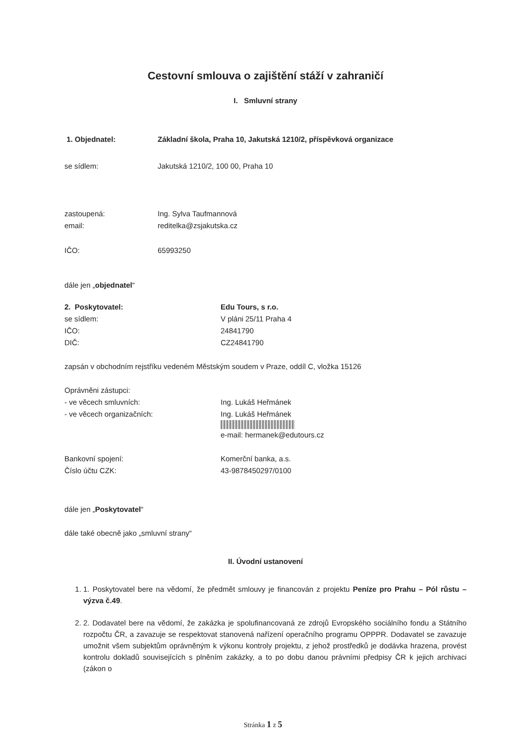Cestovní smlouva o zajištění stáží v zahraničí
I. Smluvní strany
1. Objednatel: Základní škola, Praha 10, Jakutská 1210/2, příspěvková organizace
se sídlem: Jakutská 1210/2, 100 00, Praha 10
zastoupená: Ing. Sylva Taufmannová
email: reditelka@zsjakutska.cz
IČO: 65993250
dále jen „objednatel“
2. Poskytovatel: Edu Tours, s r.o.
se sídlem: V pláni 25/11 Praha 4
IČO: 24841790
DIČ: CZ24841790
zapsán v obchodním rejstříku vedeném Městským soudem v Praze, oddíl C, vložka 15126
Oprávněni zástupci:
- ve věcech smluvních: Ing. Lukáš Heřmánek
- ve věcech organizačních: Ing. Lukáš Heřmánek
e-mail: hermanek@edutours.cz
Bankovní spojení: Komerční banka, a.s.
Číslo účtu CZK: 43-9878450297/0100
dále jen „Poskytovatel“
dále také obecně jako „smluvní strany“
II. Úvodní ustanovení
1. 1. Poskytovatel bere na vědomí, že předmět smlouvy je financován z projektu Peníze pro Prahu – Pól růstu – výzva č.49.
2. 2. Dodavatel bere na vědomí, že zakázka je spolufinancovaná ze zdrojů Evropského sociálního fondu a Státního rozpočtu ČR, a zavazuje se respektovat stanovená nařízení operačního programu OPPPR. Dodavatel se zavazuje umožnit všem subjektům oprávněným k výkonu kontroly projektu, z jehož prostředků je dodávka hrazena, provést kontrolu dokladů souvisejících s plněním zakázky, a to po dobu danou právními předpisy ČR k jejich archivaci (zákon o
Stránka 1 z 5